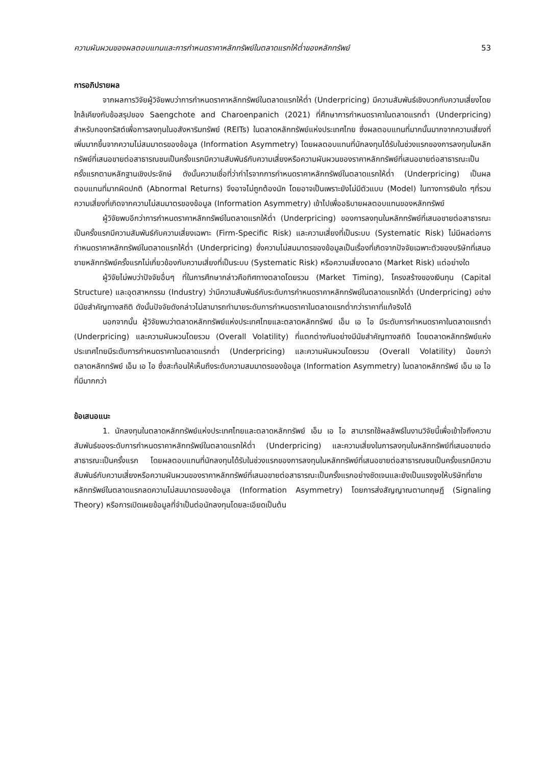ความผันผวนของผลตอบแทนและการกำหนดราคาหลักทรัพย์ในตลาดแรกให้ต่ำของหลักทรัพย์ 53
การอภิปรายผล
จากผลการวิจัยผู้วิจัยพบว่าการกำหนดราคาหลักทรัพย์ในตลาดแรกให้ต่ำ (Underpricing) มีความสัมพันธ์เชิงบวกกับความเสี่ยงโดยใกล้เคียงกับข้อสรุปของ Saengchote and Charoenpanich (2021) ที่ศึกษาการกำหนดราคาในตลาดแรกต่ำ (Underpricing) สำหรับกองทรัสต์เพื่อการลงทุนในอสังหาริมทรัพย์ (REITs) ในตลาดหลักทรัพย์แห่งประเทศไทย ซึ่งผลตอบแทนที่มากนั้นมากจากความเสี่ยงที่เพิ่มมากขึ้นจากความไม่สมมาตรของข้อมูล (Information Asymmetry) โดยผลตอบแทนที่นักลงทุนได้รับในช่วงแรกของการลงทุนในหลักทรัพย์ที่เสนอขายต่อสาธารณชนเป็นครั้งแรกมีความสัมพันธ์กับความเสี่ยงหรือความผันผวนของราคาหลักทรัพย์ที่เสนอขายต่อสาธารณะเป็นครั้งแรกตามหลักฐานเชิงประจักษ์ ดังนั้นความเชื่อที่ว่ากำไรจากการกำหนดราคาหลักทรัพย์ในตลาดแรกให้ต่ำ (Underpricing) เป็นผลตอบแทนที่มากผิดปกติ (Abnormal Returns) จึงอาจไม่ถูกต้องนัก โดยอาจเป็นเพราะยังไม่มีตัวแบบ (Model) ในทางการเงินใด ๆที่รวมความเสี่ยงที่เกิดจากความไม่สมมาตรของข้อมูล (Information Asymmetry) เข้าไปเพื่ออธิบายผลตอบแทนของหลักทรัพย์
ผู้วิจัยพบอีกว่าการกำหนดราคาหลักทรัพย์ในตลาดแรกให้ต่ำ (Underpricing) ของการลงทุนในหลักทรัพย์ที่เสนอขายต่อสาธารณะเป็นครั้งแรกมีความสัมพันธ์กับความเสี่ยงเฉพาะ (Firm-Specific Risk) และความเสี่ยงที่เป็นระบบ (Systematic Risk) ไม่มีผลต่อการกำหนดราคาหลักทรัพย์ในตลาดแรกให้ต่ำ (Underpricing) ซึ่งความไม่สมมาตรของข้อมูลเป็นเรื่องที่เกิดจากปัจจัยเฉพาะตัวของบริษัทที่เสนอขายหลักทรัพย์ครั้งแรกไม่เกี่ยวข้องกับความเสี่ยงที่เป็นระบบ (Systematic Risk) หรือความเสี่ยงตลาด (Market Risk) แต่อย่างใด
ผู้วิจัยไม่พบว่าปัจจัยอื่นๆ ที่ในการศึกษากล่าวคือทิศทางตลาดโดยรวม (Market Timing), โครงสร้างของเงินทุน (Capital Structure) และอุตสาหกรรม (Industry) ว่ามีความสัมพันธ์กับระดับการกำหนดราคาหลักทรัพย์ในตลาดแรกให้ต่ำ (Underpricing) อย่างมีนัยสำคัญทางสถิติ ดังนั้นปัจจัยดังกล่าวไม่สามารถทำนายระดับการกำหนดราคาในตลาดแรกต่ำกว่าราคาที่แท้จริงได้
นอกจากนั้น ผู้วิจัยพบว่าตลาดหลักทรัพย์แห่งประเทศไทยและตลาดหลักทรัพย์ เอ็ม เอ ไอ มีระดับการกำหนดราคาในตลาดแรกต่ำ (Underpricing) และความผันผวนโดยรวม (Overall Volatility) ที่แตกต่างกันอย่างมีนัยสำคัญทางสถิติ โดยตลาดหลักทรัพย์แห่งประเทศไทยมีระดับการกำหนดราคาในตลาดแรกต่ำ (Underpricing) และความผันผวนโดยรวม (Overall Volatility) น้อยกว่าตลาดหลักทรัพย์ เอ็ม เอ ไอ ซึ่งสะท้อนให้เห็นถึงระดับความสมมาตรของข้อมูล (Information Asymmetry) ในตลาดหลักทรัพย์ เอ็ม เอ ไอ ที่มีมากกว่า
ข้อเสนอแนะ
1. นักลงทุนในตลาดหลักทรัพย์แห่งประเทศไทยและตลาดหลักทรัพย์ เอ็ม เอ ไอ สามารถใช้ผลลัพธ์ในงานวิจัยนี้เพื่อเข้าใจถึงความสัมพันธ์ของระดับการกำหนดราคาหลักทรัพย์ในตลาดแรกให้ต่ำ (Underpricing) และความเสี่ยงในการลงทุนในหลักทรัพย์ที่เสนอขายต่อสาธารณะเป็นครั้งแรก โดยผลตอบแทนที่นักลงทุนได้รับในช่วงแรกของการลงทุนในหลักทรัพย์ที่เสนอขายต่อสาธารณชนเป็นครั้งแรกมีความสัมพันธ์กับความเสี่ยงหรือความผันผวนของราคาหลักทรัพย์ที่เสนอขายต่อสาธารณะเป็นครั้งแรกอย่างชัดเจนและยังเป็นแรงจูงให้บริษัทที่ขายหลักทรัพย์ในตลาดแรกลดความไม่สมมาตรของข้อมูล (Information Asymmetry) โดยการส่งสัญญาณตามทฤษฎี (Signaling Theory) หรือการเปิดเผยข้อมูลที่จำเป็นต่อนักลงทุนโดยละเอียดเป็นต้น